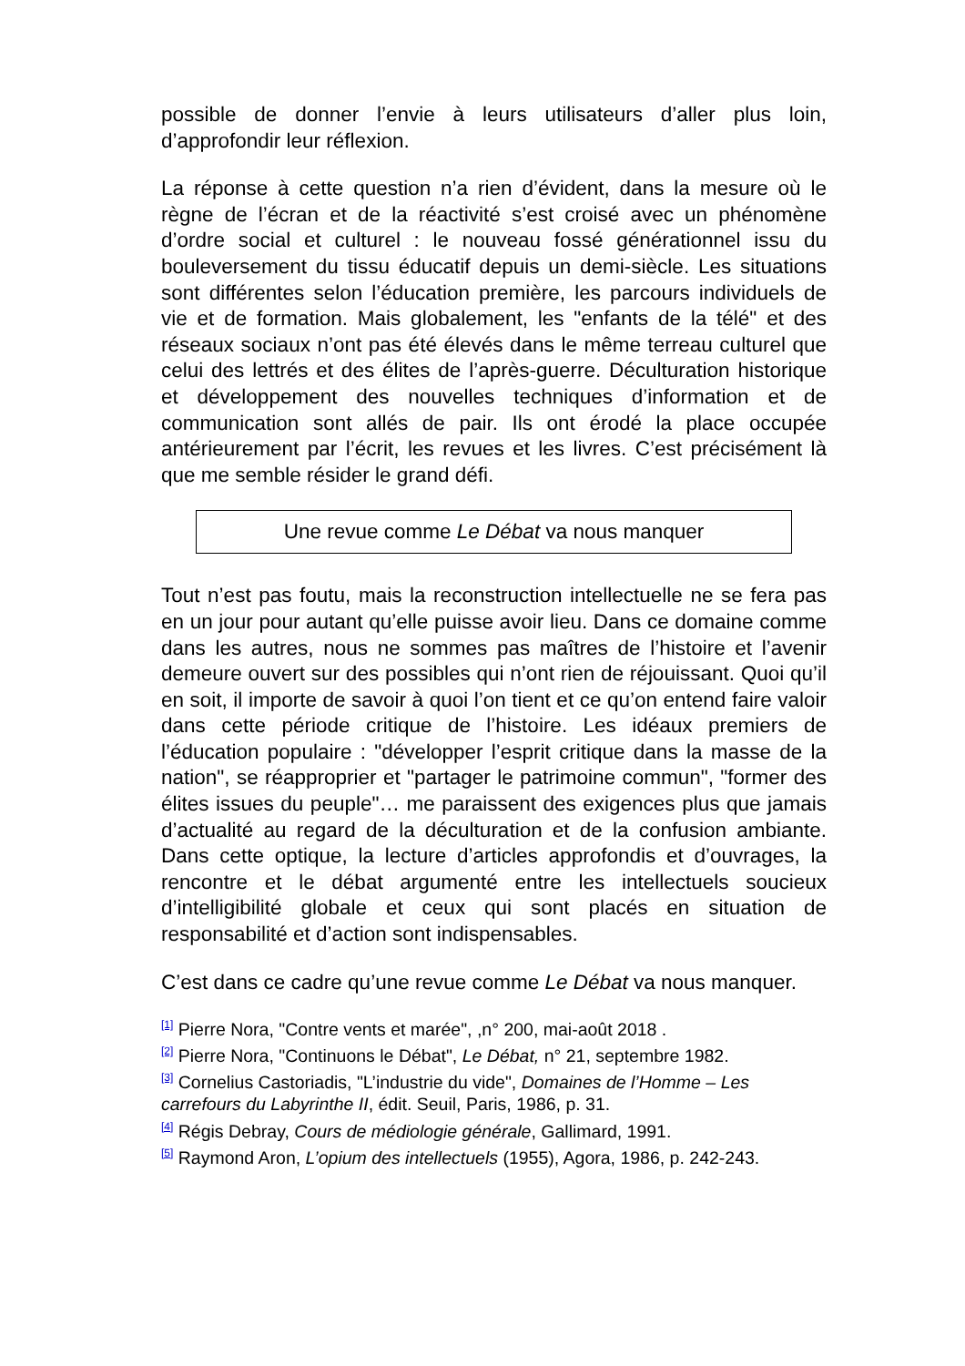possible de donner l’envie à leurs utilisateurs d’aller plus loin, d’approfondir leur réflexion.
La réponse à cette question n’a rien d’évident, dans la mesure où le règne de l’écran et de la réactivité s’est croisé avec un phénomène d’ordre social et culturel : le nouveau fossé générationnel issu du bouleversement du tissu éducatif depuis un demi-siècle. Les situations sont différentes selon l’éducation première, les parcours individuels de vie et de formation. Mais globalement, les "enfants de la télé" et des réseaux sociaux n’ont pas été élevés dans le même terreau culturel que celui des lettrés et des élites de l’après-guerre. Déculturation historique et développement des nouvelles techniques d’information et de communication sont allés de pair. Ils ont érodé la place occupée antérieurement par l’écrit, les revues et les livres. C’est précisément là que me semble résider le grand défi.
Une revue comme Le Débat va nous manquer
Tout n’est pas foutu, mais la reconstruction intellectuelle ne se fera pas en un jour pour autant qu’elle puisse avoir lieu. Dans ce domaine comme dans les autres, nous ne sommes pas maîtres de l’histoire et l’avenir demeure ouvert sur des possibles qui n’ont rien de réjouissant. Quoi qu’il en soit, il importe de savoir à quoi l’on tient et ce qu’on entend faire valoir dans cette période critique de l’histoire. Les idéaux premiers de l’éducation populaire : "développer l’esprit critique dans la masse de la nation", se réapproprier et "partager le patrimoine commun", "former des élites issues du peuple"… me paraissent des exigences plus que jamais d’actualité au regard de la déculturation et de la confusion ambiante. Dans cette optique, la lecture d’articles approfondis et d’ouvrages, la rencontre et le débat argumenté entre les intellectuels soucieux d’intelligibilité globale et ceux qui sont placés en situation de responsabilité et d’action sont indispensables.
C’est dans ce cadre qu’une revue comme Le Débat va nous manquer.
<sup>[1]</sup> Pierre Nora, "Contre vents et marée", ,n° 200, mai-août 2018 .
<sup>[2]</sup> Pierre Nora, "Continuons le Débat", Le Débat, n° 21, septembre 1982.
<sup>[3]</sup> Cornelius Castoriadis, "L’industrie du vide", Domaines de l’Homme – Les carrefours du Labyrinthe II, édit. Seuil, Paris, 1986, p. 31.
<sup>[4]</sup> Régis Debray, Cours de médiologie générale, Gallimard, 1991.
<sup>[5]</sup> Raymond Aron, L’opium des intellectuels (1955), Agora, 1986, p. 242-243.